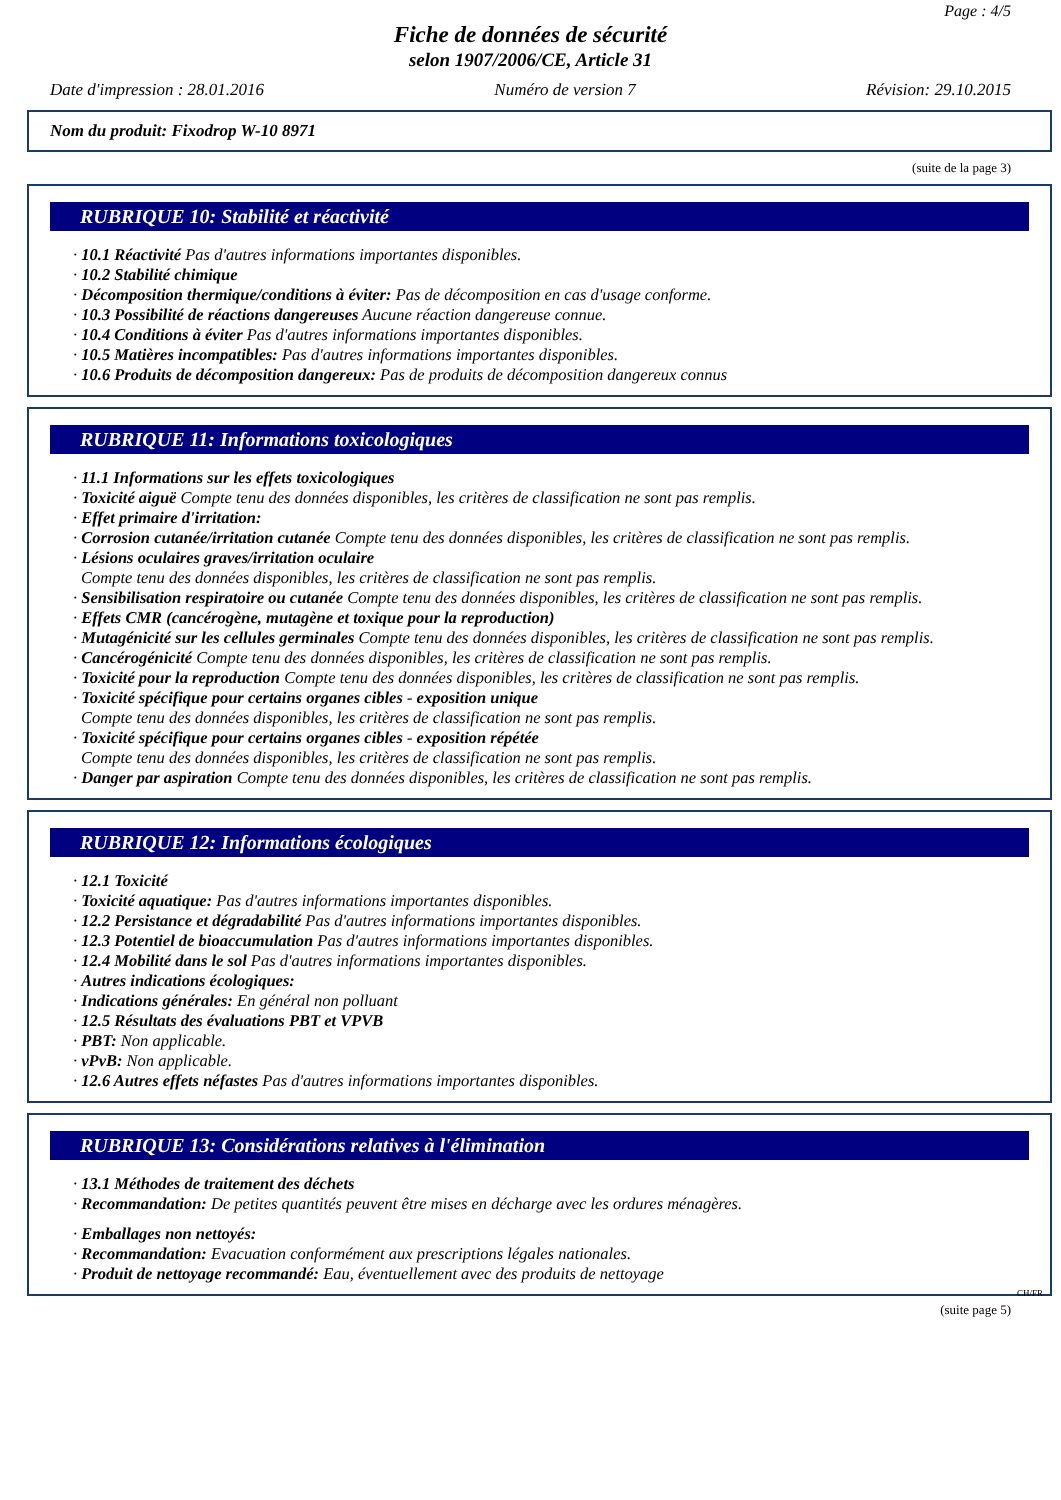Page : 4/5
Fiche de données de sécurité
selon 1907/2006/CE, Article 31
Date d'impression : 28.01.2016 Numéro de version 7 Révision: 29.10.2015
Nom du produit: Fixodrop W-10 8971
(suite de la page 3)
RUBRIQUE 10: Stabilité et réactivité
· 10.1 Réactivité Pas d'autres informations importantes disponibles.
· 10.2 Stabilité chimique
· Décomposition thermique/conditions à éviter: Pas de décomposition en cas d'usage conforme.
· 10.3 Possibilité de réactions dangereuses Aucune réaction dangereuse connue.
· 10.4 Conditions à éviter Pas d'autres informations importantes disponibles.
· 10.5 Matières incompatibles: Pas d'autres informations importantes disponibles.
· 10.6 Produits de décomposition dangereux: Pas de produits de décomposition dangereux connus
RUBRIQUE 11: Informations toxicologiques
· 11.1 Informations sur les effets toxicologiques
· Toxicité aiguë Compte tenu des données disponibles, les critères de classification ne sont pas remplis.
· Effet primaire d'irritation:
· Corrosion cutanée/irritation cutanée Compte tenu des données disponibles, les critères de classification ne sont pas remplis.
· Lésions oculaires graves/irritation oculaire
Compte tenu des données disponibles, les critères de classification ne sont pas remplis.
· Sensibilisation respiratoire ou cutanée Compte tenu des données disponibles, les critères de classification ne sont pas remplis.
· Effets CMR (cancérogène, mutagène et toxique pour la reproduction)
· Mutagénicité sur les cellules germinales Compte tenu des données disponibles, les critères de classification ne sont pas remplis.
· Cancérogénicité Compte tenu des données disponibles, les critères de classification ne sont pas remplis.
· Toxicité pour la reproduction Compte tenu des données disponibles, les critères de classification ne sont pas remplis.
· Toxicité spécifique pour certains organes cibles - exposition unique
Compte tenu des données disponibles, les critères de classification ne sont pas remplis.
· Toxicité spécifique pour certains organes cibles - exposition répétée
Compte tenu des données disponibles, les critères de classification ne sont pas remplis.
· Danger par aspiration Compte tenu des données disponibles, les critères de classification ne sont pas remplis.
RUBRIQUE 12: Informations écologiques
· 12.1 Toxicité
· Toxicité aquatique: Pas d'autres informations importantes disponibles.
· 12.2 Persistance et dégradabilité Pas d'autres informations importantes disponibles.
· 12.3 Potentiel de bioaccumulation Pas d'autres informations importantes disponibles.
· 12.4 Mobilité dans le sol Pas d'autres informations importantes disponibles.
· Autres indications écologiques:
· Indications générales: En général non polluant
· 12.5 Résultats des évaluations PBT et VPVB
· PBT: Non applicable.
· vPvB: Non applicable.
· 12.6 Autres effets néfastes Pas d'autres informations importantes disponibles.
RUBRIQUE 13: Considérations relatives à l'élimination
· 13.1 Méthodes de traitement des déchets
· Recommandation: De petites quantités peuvent être mises en décharge avec les ordures ménagères.
· Emballages non nettoyés:
· Recommandation: Evacuation conformément aux prescriptions légales nationales.
· Produit de nettoyage recommandé: Eau, éventuellement avec des produits de nettoyage
CH/FR
(suite page 5)